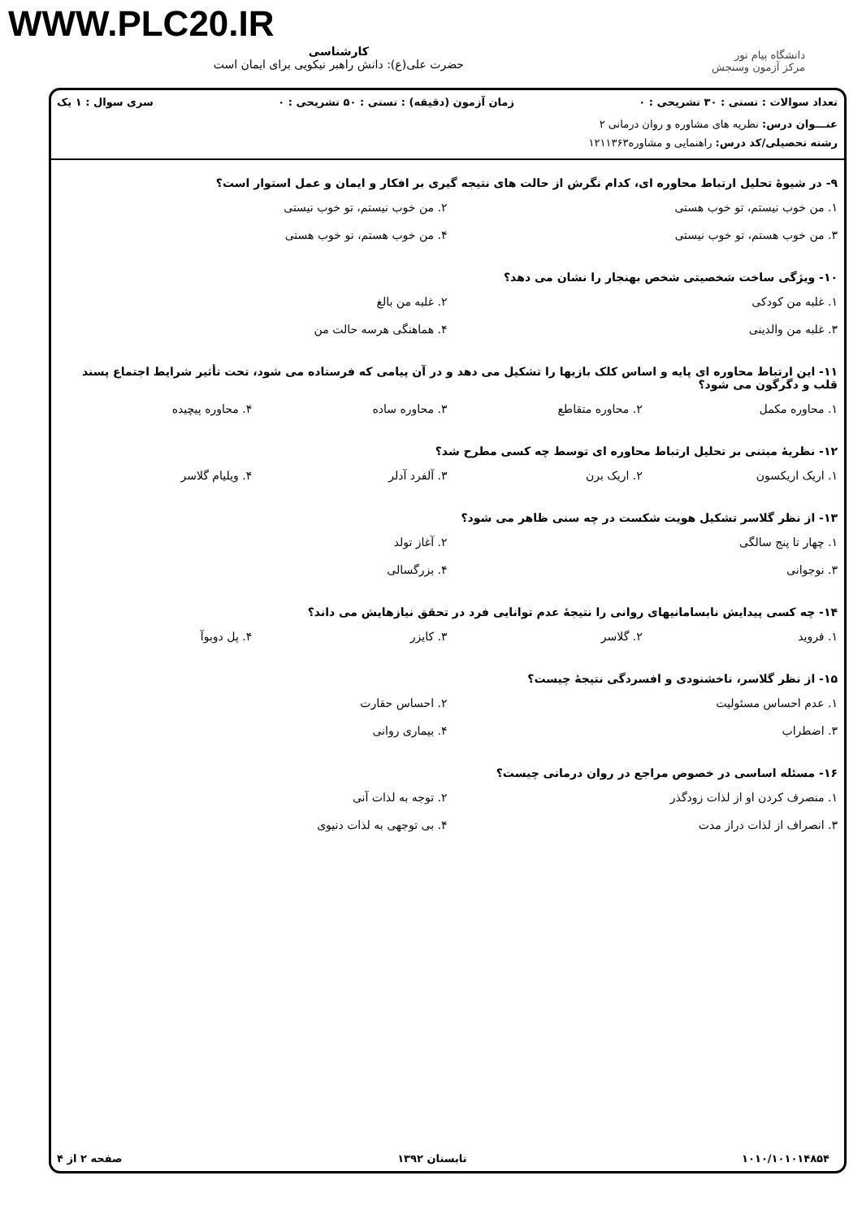WWW.PLC20.IR
کارشناسی
حضرت علی(ع): دانش راهبر نیکویی برای ایمان است
دانشگاه پیام نور
مرکز آزمون وسنجش
تعداد سوالات : تستی : ۳۰ تشریحی : ۰ زمان آزمون (دقیقه) : تستی : ۵۰ تشریحی : ۰ سری سوال : ۱ یک
عنـــوان درس: نظریه های مشاوره و روان درمانی ۲
رشته تحصیلی/کد درس: راهنمایی و مشاوره۱۲۱۱۳۶۳
۹- در شیوهٔ تحلیل ارتباط محاوره ای، کدام نگرش از حالت های نتیجه گیری بر افکار و ایمان و عمل استوار است؟
۱. من خوب نیستم، تو خوب هستی ۲. من خوب نیستم، تو خوب نیستی ۳. من خوب هستم، تو خوب نیستی ۴. من خوب هستم، تو خوب هستی
۱۰- ویژگی ساخت شخصیتی شخص بهنجار را نشان می دهد؟
۱. غلبه من کودکی ۲. غلبه من بالغ ۳. غلبه من والدینی ۴. هماهنگی هرسه حالت من
۱۱- این ارتباط محاوره ای پایه و اساس کلک بازیها را تشکیل می دهد و در آن پیامی که فرستاده می شود، تحت تأثیر شرایط اجتماع پسند قلب و دگرگون می شود؟
۱. محاوره مکمل ۲. محاوره متقاطع ۳. محاوره ساده ۴. محاوره پیچیده
۱۲- نظریهٔ مبتنی بر تحلیل ارتباط محاوره ای توسط چه کسی مطرح شد؟
۱. اریک اریکسون ۲. اریک برن ۳. آلفرد آدلر ۴. ویلیام گلاسر
۱۳- از نظر گلاسر تشکیل هویت شکست در چه سنی ظاهر می شود؟
۱. چهار تا پنج سالگی ۲. آغاز تولد ۳. نوجوانی ۴. بزرگسالی
۱۴- چه کسی پیدایش نابسامانیهای روانی را نتیجهٔ عدم توانایی فرد در تحقق نیازهایش می داند؟
۱. فروید ۲. گلاسر ۳. کایزر ۴. پل دوبوآ
۱۵- از نظر گلاسر، ناخشنودی و افسردگی نتیجهٔ چیست؟
۱. عدم احساس مسئولیت ۲. احساس حقارت ۳. اضطراب ۴. بیماری روانی
۱۶- مسئله اساسی در خصوص مراجع در روان درمانی چیست؟
۱. منصرف کردن او از لذات زودگذر ۲. توجه به لذات آنی ۳. انصراف از لذات دراز مدت ۴. بی توجهی به لذات دنیوی
۱۰۱۰/۱۰۱۰۱۴۸۵۴ تابستان ۱۳۹۲ صفحه ۲ از ۴